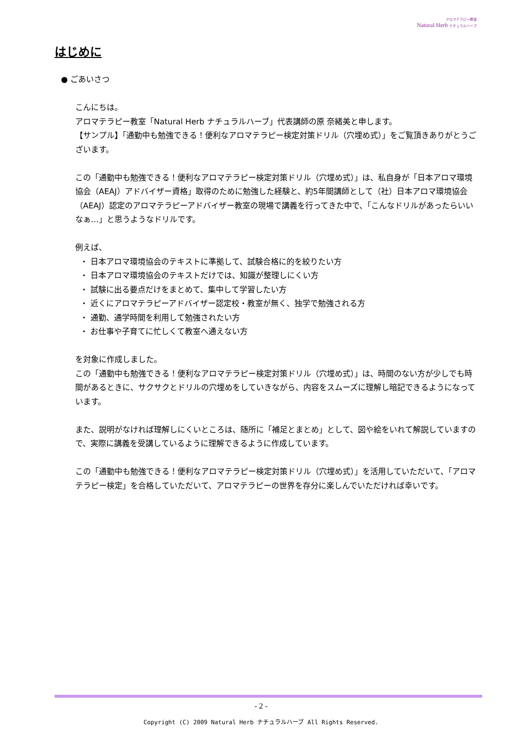アロマテラピー教室
Natural Herb ナチュラルハーブ
はじめに
● ごあいさつ
こんにちは。
アロマテラピー教室「Natural Herb ナチュラルハーブ」代表講師の原 奈緒美と申します。
【サンプル】「通勤中も勉強できる！便利なアロマテラピー検定対策ドリル（穴埋め式）」をご覧頂きありがとうございます。
この「通勤中も勉強できる！便利なアロマテラピー検定対策ドリル（穴埋め式）」は、私自身が「日本アロマ環境協会（AEAJ）アドバイザー資格」取得のために勉強した経験と、約5年間講師として（社）日本アロマ環境協会（AEAJ）認定のアロマテラピーアドバイザー教室の現場で講義を行ってきた中で、「こんなドリルがあったらいいなぁ…」と思うようなドリルです。
例えば、
・ 日本アロマ環境協会のテキストに準拠して、試験合格に的を絞りたい方
・ 日本アロマ環境協会のテキストだけでは、知識が整理しにくい方
・ 試験に出る要点だけをまとめて、集中して学習したい方
・ 近くにアロマテラピーアドバイザー認定校・教室が無く、独学で勉強される方
・ 通勤、通学時間を利用して勉強されたい方
・ お仕事や子育てに忙しくて教室へ通えない方
を対象に作成しました。
この「通勤中も勉強できる！便利なアロマテラピー検定対策ドリル（穴埋め式）」は、時間のない方が少しでも時間があるときに、サクサクとドリルの穴埋めをしていきながら、内容をスムーズに理解し暗記できるようになっています。
また、説明がなければ理解しにくいところは、随所に「補足とまとめ」として、図や絵をいれて解説していますので、実際に講義を受講しているように理解できるように作成しています。
この「通勤中も勉強できる！便利なアロマテラピー検定対策ドリル（穴埋め式）」を活用していただいて、「アロマテラピー検定」を合格していただいて、アロマテラピーの世界を存分に楽しんでいただければ幸いです。
- 2 -
Copyright (C) 2009 Natural Herb ナチュラルハーブ All Rights Reserved.